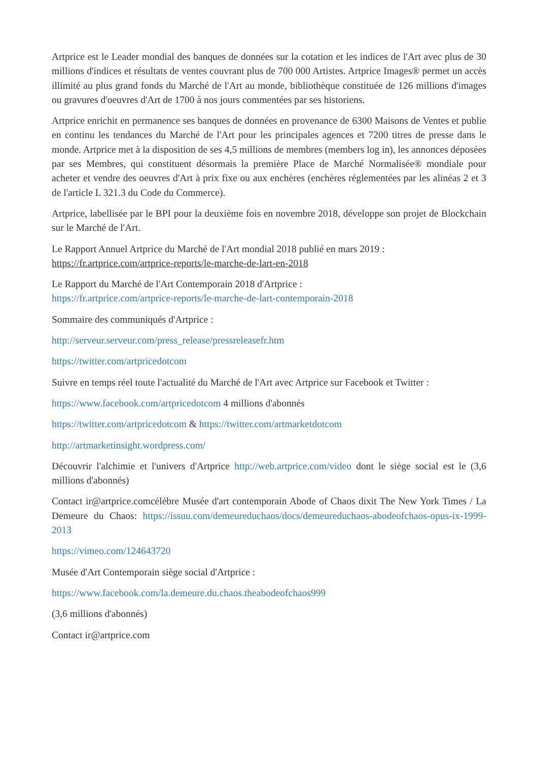Artprice est le Leader mondial des banques de données sur la cotation et les indices de l'Art avec plus de 30 millions d'indices et résultats de ventes couvrant plus de 700 000 Artistes. Artprice Images® permet un accès illimité au plus grand fonds du Marché de l'Art au monde, bibliothèque constituée de 126 millions d'images ou gravures d'oeuvres d'Art de 1700 à nos jours commentées par ses historiens.
Artprice enrichit en permanence ses banques de données en provenance de 6300 Maisons de Ventes et publie en continu les tendances du Marché de l'Art pour les principales agences et 7200 titres de presse dans le monde. Artprice met à la disposition de ses 4,5 millions de membres (members log in), les annonces déposées par ses Membres, qui constituent désormais la première Place de Marché Normalisée® mondiale pour acheter et vendre des oeuvres d'Art à prix fixe ou aux enchères (enchères réglementées par les alinéas 2 et 3 de l'article L 321.3 du Code du Commerce).
Artprice, labellisée par le BPI pour la deuxième fois en novembre 2018, développe son projet de Blockchain sur le Marché de l'Art.
Le Rapport Annuel Artprice du Marché de l'Art mondial 2018 publié en mars 2019 :
https://fr.artprice.com/artprice-reports/le-marche-de-lart-en-2018
Le Rapport du Marché de l'Art Contemporain 2018 d'Artprice :
https://fr.artprice.com/artprice-reports/le-marche-de-lart-contemporain-2018
Sommaire des communiqués d'Artprice :
http://serveur.serveur.com/press_release/pressreleasefr.htm
https://twitter.com/artpricedotcom
Suivre en temps réel toute l'actualité du Marché de l'Art avec Artprice sur Facebook et Twitter :
https://www.facebook.com/artpricedotcom 4 millions d'abonnés
https://twitter.com/artpricedotcom & https://twitter.com/artmarketdotcom
http://artmarketinsight.wordpress.com/
Découvrir l'alchimie et l'univers d'Artprice http://web.artprice.com/video dont le siège social est le (3,6 millions d'abonnés)
Contact ir@artprice.comcélèbre Musée d'art contemporain Abode of Chaos dixit The New York Times / La Demeure du Chaos: https://issuu.com/demeureduchaos/docs/demeureduchaos-abodeofchaos-opus-ix-1999-2013
https://vimeo.com/124643720
Musée d'Art Contemporain siège social d'Artprice :
https://www.facebook.com/la.demeure.du.chaos.theabodeofchaos999
(3,6 millions d'abonnés)
Contact ir@artprice.com